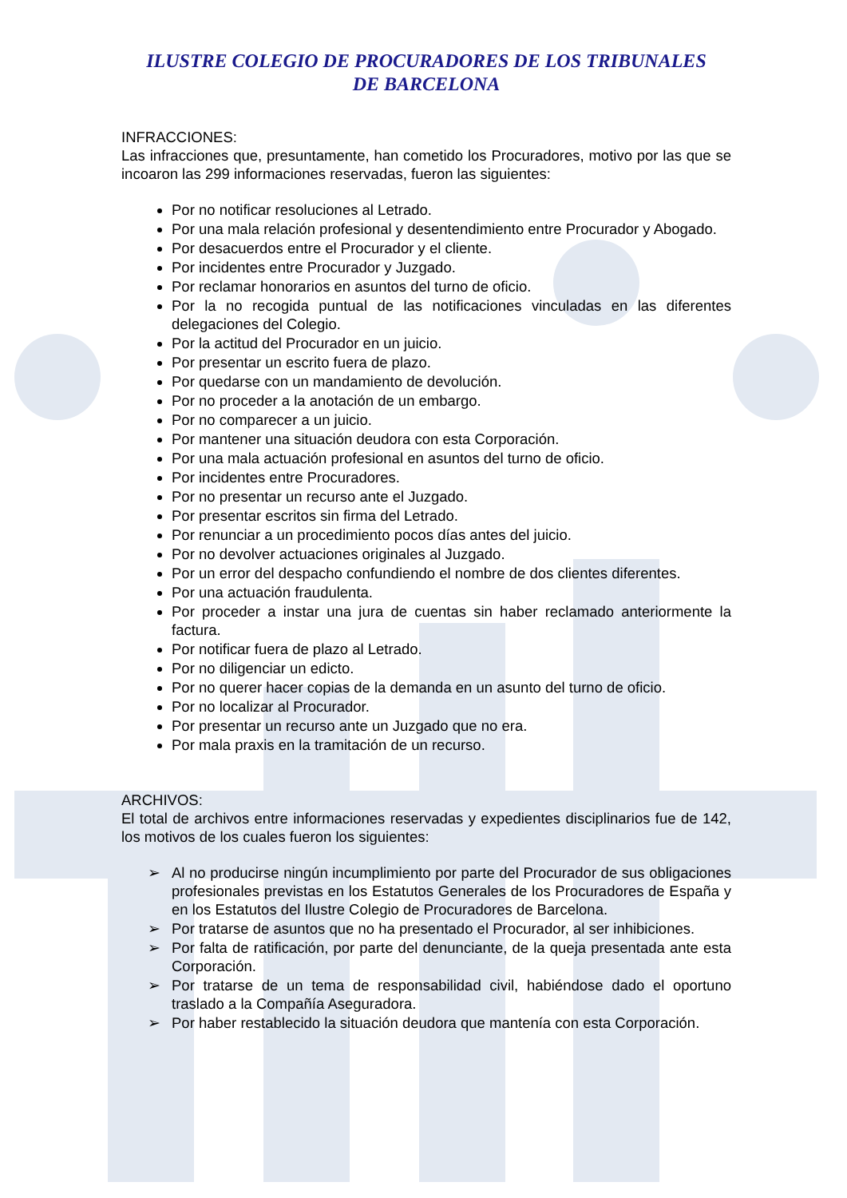ILUSTRE COLEGIO DE PROCURADORES DE LOS TRIBUNALES
DE BARCELONA
INFRACCIONES:
Las infracciones que, presuntamente, han cometido los Procuradores, motivo por las que se incoaron las 299 informaciones reservadas, fueron las siguientes:
Por no notificar resoluciones al Letrado.
Por una mala relación profesional y desentendimiento entre Procurador y Abogado.
Por desacuerdos entre el Procurador y el cliente.
Por incidentes entre Procurador y Juzgado.
Por reclamar honorarios en asuntos del turno de oficio.
Por la no recogida puntual de las notificaciones vinculadas en las diferentes delegaciones del Colegio.
Por la actitud del Procurador en un juicio.
Por presentar un escrito fuera de plazo.
Por quedarse con un mandamiento de devolución.
Por no proceder a la anotación de un embargo.
Por no comparecer a un juicio.
Por mantener una situación deudora con esta Corporación.
Por una mala actuación profesional en asuntos del turno de oficio.
Por incidentes entre Procuradores.
Por no presentar un recurso ante el Juzgado.
Por presentar escritos sin firma del Letrado.
Por renunciar a un procedimiento pocos días antes del juicio.
Por no devolver actuaciones originales al Juzgado.
Por un error del despacho confundiendo el nombre de dos clientes diferentes.
Por una actuación fraudulenta.
Por proceder a instar una jura de cuentas sin haber reclamado anteriormente la factura.
Por notificar fuera de plazo al Letrado.
Por no diligenciar un edicto.
Por no querer hacer copias de la demanda en un asunto del turno de oficio.
Por no localizar al Procurador.
Por presentar un recurso ante un Juzgado que no era.
Por mala praxis en la tramitación de un recurso.
ARCHIVOS:
El total de archivos entre informaciones reservadas y expedientes disciplinarios fue de 142, los motivos de los cuales fueron los siguientes:
➢ Al no producirse ningún incumplimiento por parte del Procurador de sus obligaciones profesionales previstas en los Estatutos Generales de los Procuradores de España y en los Estatutos del Ilustre Colegio de Procuradores de Barcelona.
➢ Por tratarse de asuntos que no ha presentado el Procurador, al ser inhibiciones.
➢ Por falta de ratificación, por parte del denunciante, de la queja presentada ante esta Corporación.
➢ Por tratarse de un tema de responsabilidad civil, habiéndose dado el oportuno traslado a la Compañía Aseguradora.
➢ Por haber restablecido la situación deudora que mantenía con esta Corporación.